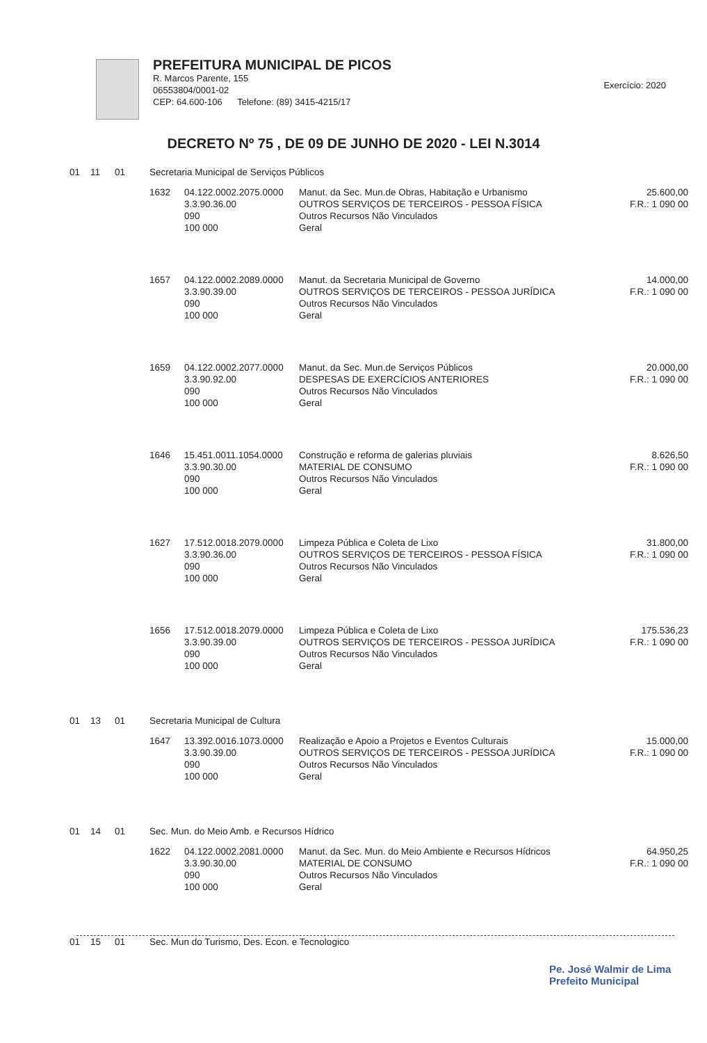PREFEITURA MUNICIPAL DE PICOS
R. Marcos Parente, 155
06553804/0001-02
CEP: 64.600-106 Telefone: (89) 3415-4215/17
Exercício: 2020
DECRETO Nº 75 , DE 09 DE JUNHO DE 2020 - LEI N.3014
| 01 | 11 | 01 | Secretaria Municipal de Serviços Públicos | | | |
| | | | 1632 | 04.122.0002.2075.0000 3.3.90.36.00 090 100 000 | Manut. da Sec. Mun.de Obras, Habitação e Urbanismo OUTROS SERVIÇOS DE TERCEIROS - PESSOA FÍSICA Outros Recursos Não Vinculados Geral | 25.600,00 F.R.: 1 090 00 |
| | | | 1657 | 04.122.0002.2089.0000 3.3.90.39.00 090 100 000 | Manut. da Secretaria Municipal de Governo OUTROS SERVIÇOS DE TERCEIROS - PESSOA JURÍDICA Outros Recursos Não Vinculados Geral | 14.000,00 F.R.: 1 090 00 |
| | | | 1659 | 04.122.0002.2077.0000 3.3.90.92.00 090 100 000 | Manut. da Sec. Mun.de Serviços Públicos DESPESAS DE EXERCÍCIOS ANTERIORES Outros Recursos Não Vinculados Geral | 20.000,00 F.R.: 1 090 00 |
| | | | 1646 | 15.451.0011.1054.0000 3.3.90.30.00 090 100 000 | Construção e reforma de galerias pluviais MATERIAL DE CONSUMO Outros Recursos Não Vinculados Geral | 8.626,50 F.R.: 1 090 00 |
| | | | 1627 | 17.512.0018.2079.0000 3.3.90.36.00 090 100 000 | Limpeza Pública e Coleta de Lixo OUTROS SERVIÇOS DE TERCEIROS - PESSOA FÍSICA Outros Recursos Não Vinculados Geral | 31.800,00 F.R.: 1 090 00 |
| | | | 1656 | 17.512.0018.2079.0000 3.3.90.39.00 090 100 000 | Limpeza Pública e Coleta de Lixo OUTROS SERVIÇOS DE TERCEIROS - PESSOA JURÍDICA Outros Recursos Não Vinculados Geral | 175.536,23 F.R.: 1 090 00 |
| 01 | 13 | 01 | Secretaria Municipal de Cultura | | | |
| | | | 1647 | 13.392.0016.1073.0000 3.3.90.39.00 090 100 000 | Realização e Apoio a Projetos e Eventos Culturais OUTROS SERVIÇOS DE TERCEIROS - PESSOA JURÍDICA Outros Recursos Não Vinculados Geral | 15.000,00 F.R.: 1 090 00 |
| 01 | 14 | 01 | Sec. Mun. do Meio Amb. e Recursos Hídrico | | | |
| | | | 1622 | 04.122.0002.2081.0000 3.3.90.30.00 090 100 000 | Manut. da Sec. Mun. do Meio Ambiente e Recursos Hídricos MATERIAL DE CONSUMO Outros Recursos Não Vinculados Geral | 64.950,25 F.R.: 1 090 00 |
| 01 | 15 | 01 | Sec. Mun do Turismo, Des. Econ. e Tecnologico | | | |
Pe. José Walmir de Lima
Prefeito Municipal